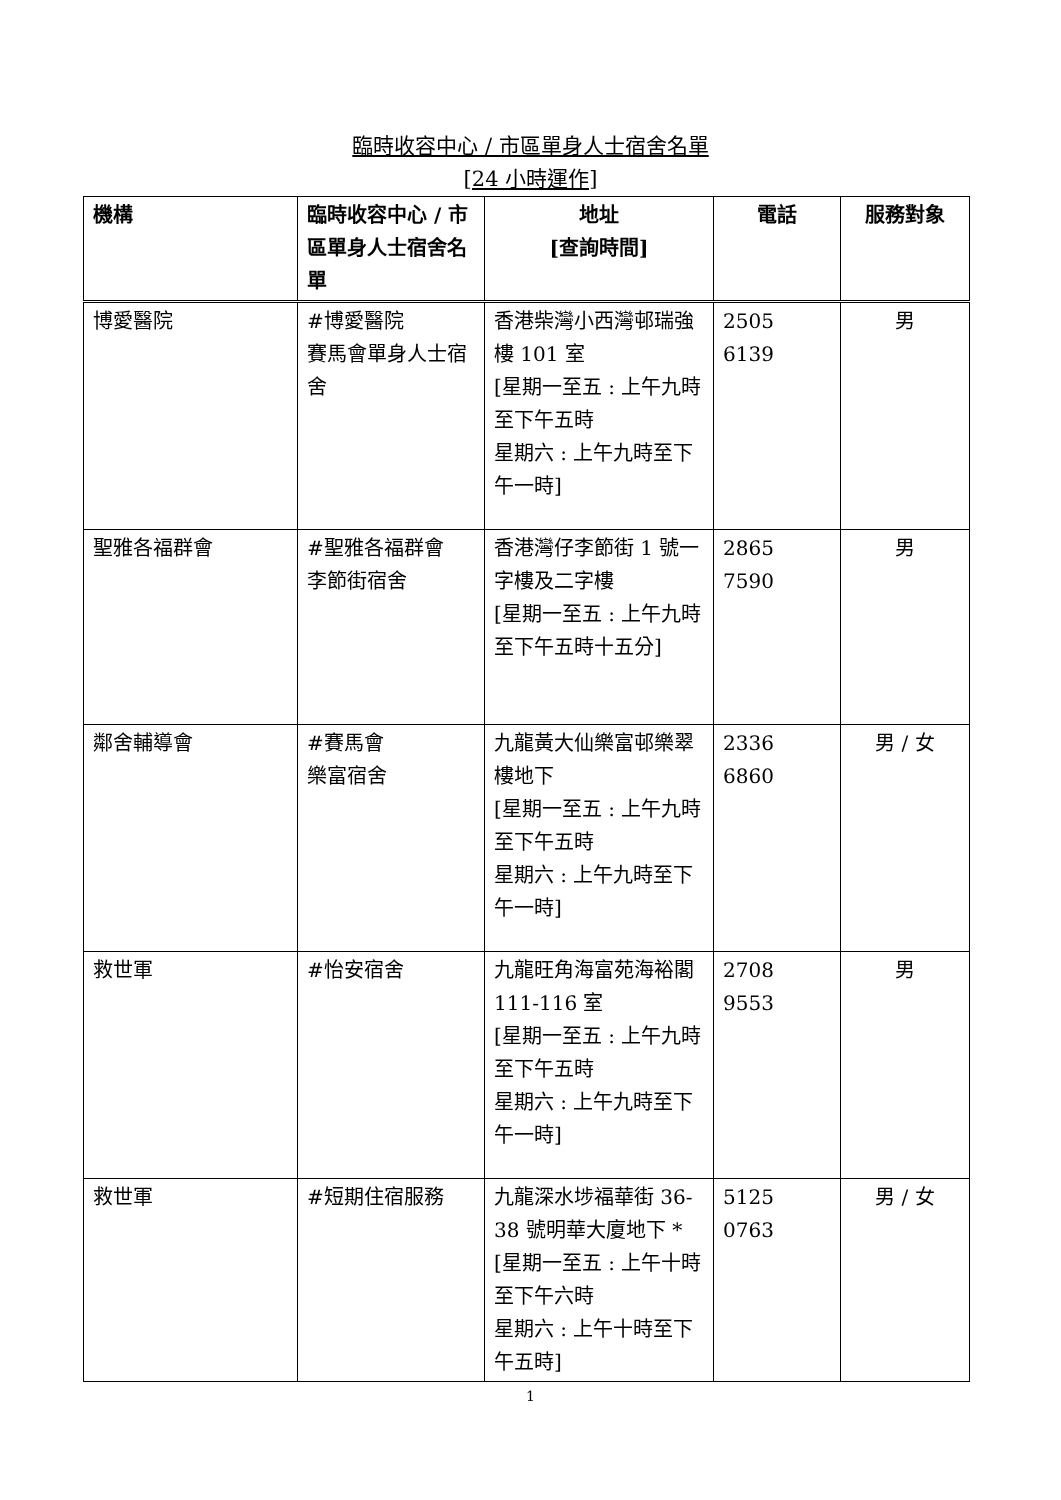臨時收容中心 / 市區單身人士宿舍名單
[24 小時運作]
| 機構 | 臨時收容中心 / 市區單身人士宿舍名單 | 地址 [查詢時間] | 電話 | 服務對象 |
| --- | --- | --- | --- | --- |
| 博愛醫院 | #博愛醫院 賽馬會單身人士宿舍 | 香港柴灣小西灣邨瑞強樓 101 室 [星期一至五 : 上午九時至下午五時 星期六 : 上午九時至下午一時] | 2505 6139 | 男 |
| 聖雅各福群會 | #聖雅各福群會 李節街宿舍 | 香港灣仔李節街 1 號一字樓及二字樓 [星期一至五 : 上午九時至下午五時十五分] | 2865 7590 | 男 |
| 鄰舍輔導會 | #賽馬會 樂富宿舍 | 九龍黃大仙樂富邨樂翠樓地下 [星期一至五 : 上午九時至下午五時 星期六 : 上午九時至下午一時] | 2336 6860 | 男 / 女 |
| 救世軍 | #怡安宿舍 | 九龍旺角海富苑海裕閣 111-116 室 [星期一至五 : 上午九時至下午五時 星期六 : 上午九時至下午一時] | 2708 9553 | 男 |
| 救世軍 | #短期住宿服務 | 九龍深水埗福華街 36-38 號明華大廈地下 * [星期一至五 : 上午十時至下午六時 星期六 : 上午十時至下午五時] | 5125 0763 | 男 / 女 |
1